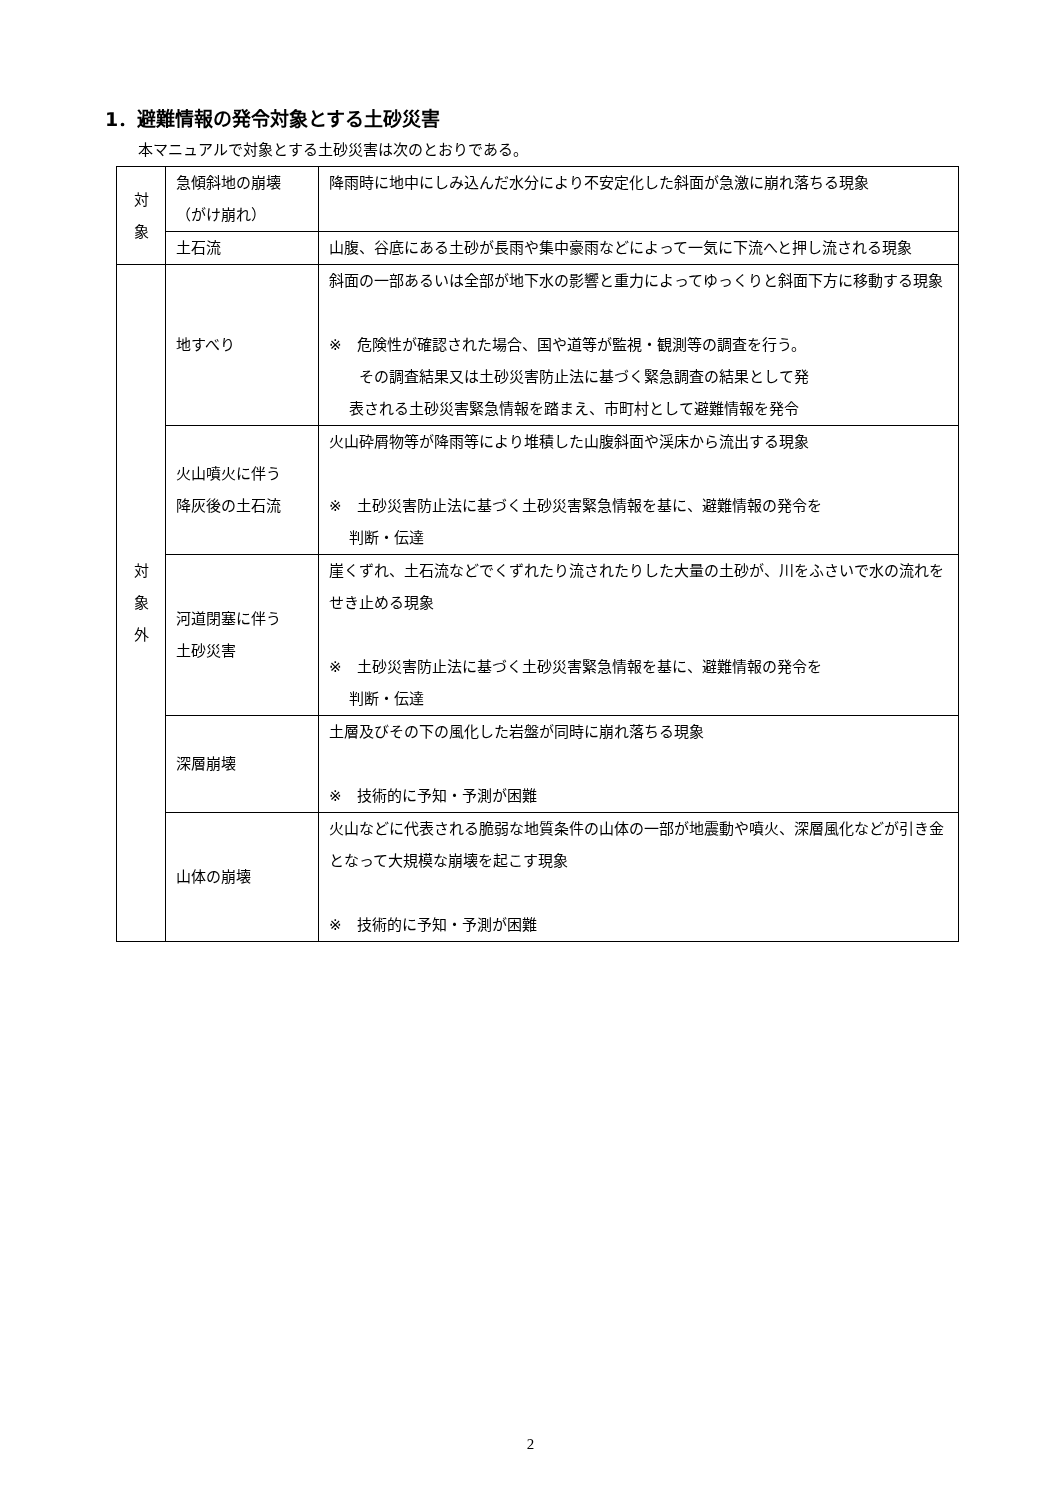1．避難情報の発令対象とする土砂災害
本マニュアルで対象とする土砂災害は次のとおりである。
| 対 象 | 急傾斜地の崩壊 （がけ崩れ） | 降雨時に地中にしみ込んだ水分により不安定化した斜面が急激に崩れ落ちる現象 |
| | 土石流 | 山腹、谷底にある土砂が長雨や集中豪雨などによって一気に下流へと押し流される現象 |
| 対 象 外 | 地すべり | 斜面の一部あるいは全部が地下水の影響と重力によってゆっくりと斜面下方に移動する現象 ※ 危険性が確認された場合、国や道等が監視・観測等の調査を行う。 その調査結果又は土砂災害防止法に基づく緊急調査の結果として発 表される土砂災害緊急情報を踏まえ、市町村として避難情報を発令 |
| | 火山噴火に伴う 降灰後の土石流 | 火山砕屑物等が降雨等により堆積した山腹斜面や渓床から流出する現象 ※ 土砂災害防止法に基づく土砂災害緊急情報を基に、避難情報の発令を 判断・伝達 |
| | 河道閉塞に伴う 土砂災害 | 崖くずれ、土石流などでくずれたり流されたりした大量の土砂が、川をふさいで水の流れをせき止める現象 ※ 土砂災害防止法に基づく土砂災害緊急情報を基に、避難情報の発令を 判断・伝達 |
| | 深層崩壊 | 土層及びその下の風化した岩盤が同時に崩れ落ちる現象 ※ 技術的に予知・予測が困難 |
| | 山体の崩壊 | 火山などに代表される脆弱な地質条件の山体の一部が地震動や噴火、深層風化などが引き金となって大規模な崩壊を起こす現象 ※ 技術的に予知・予測が困難 |
2